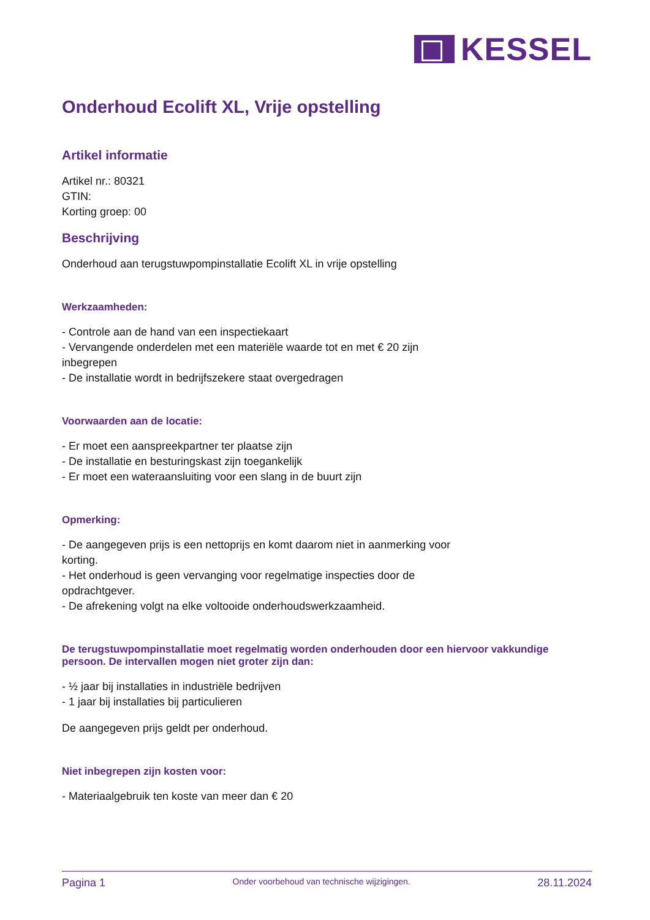KESSEL
Onderhoud Ecolift XL, Vrije opstelling
Artikel informatie
Artikel nr.: 80321
GTIN:
Korting groep: 00
Beschrijving
Onderhoud aan terugstuwpompinstallatie Ecolift XL in vrije opstelling
Werkzaamheden:
- Controle aan de hand van een inspectiekaart
- Vervangende onderdelen met een materiële waarde tot en met € 20 zijn
inbegrepen
- De installatie wordt in bedrijfszekere staat overgedragen
Voorwaarden aan de locatie:
- Er moet een aanspreekpartner ter plaatse zijn
- De installatie en besturingskast zijn toegankelijk
- Er moet een wateraansluiting voor een slang in de buurt zijn
Opmerking:
- De aangegeven prijs is een nettoprijs en komt daarom niet in aanmerking voor
korting.
- Het onderhoud is geen vervanging voor regelmatige inspecties door de
opdrachtgever.
- De afrekening volgt na elke voltooide onderhoudswerkzaamheid.
De terugstuwpompinstallatie moet regelmatig worden onderhouden door een hiervoor vakkundige persoon. De intervallen mogen niet groter zijn dan:
- ½ jaar bij installaties in industriële bedrijven
- 1 jaar bij installaties bij particulieren
De aangegeven prijs geldt per onderhoud.
Niet inbegrepen zijn kosten voor:
- Materiaalgebruik ten koste van meer dan € 20
Pagina 1 Onder voorbehoud van technische wijzigingen. 28.11.2024